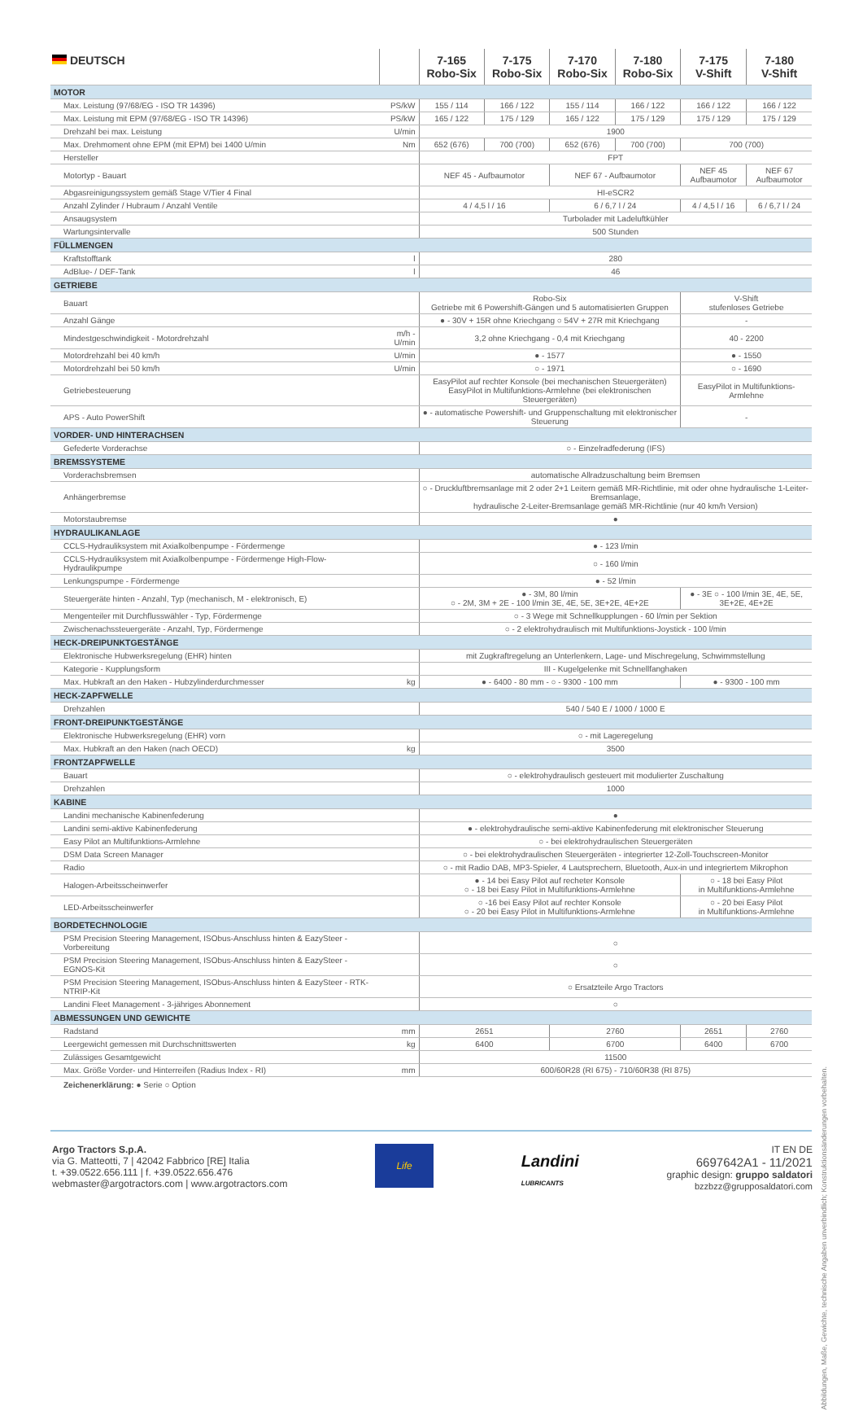| DEUTSCH | | 7-165 Robo-Six | 7-175 Robo-Six | 7-170 Robo-Six | 7-180 Robo-Six | 7-175 V-Shift | 7-180 V-Shift |
| --- | --- | --- | --- | --- | --- | --- | --- |
| MOTOR | | | | | | | |
| Max. Leistung (97/68/EG - ISO TR 14396) | PS/kW | 155 / 114 | 166 / 122 | 155 / 114 | 166 / 122 | 166 / 122 | 166 / 122 |
| Max. Leistung mit EPM (97/68/EG - ISO TR 14396) | PS/kW | 165 / 122 | 175 / 129 | 165 / 122 | 175 / 129 | 175 / 129 | 175 / 129 |
| Drehzahl bei max. Leistung | U/min | 1900 | | | | | |
| Max. Drehmoment ohne EPM (mit EPM) bei 1400 U/min | Nm | 652 (676) | 700 (700) | 652 (676) | 700 (700) | 700 (700) | |
| Hersteller | | FPT | | | | | |
| Motortyp - Bauart | | NEF 45 - Aufbaumotor | | NEF 67 - Aufbaumotor | | NEF 45 Aufbaumotor | NEF 67 Aufbaumotor |
| Abgasreinigungssystem gemäß Stage V/Tier 4 Final | | HI-eSCR2 | | | | | |
| Anzahl Zylinder / Hubraum / Anzahl Ventile | | 4 / 4,5 l / 16 | | 6 / 6,7 l / 24 | | 4 / 4,5 l / 16 | 6 / 6,7 l / 24 |
| Ansaugsystem | | Turbolader mit Ladeluftkühler | | | | | |
| Wartungsintervalle | | 500 Stunden | | | | | |
| FÜLLMENGEN | | | | | | | |
| Kraftstofftank | l | 280 | | | | | |
| AdBlue- / DEF-Tank | l | 46 | | | | | |
| GETRIEBE | | | | | | | |
| Bauart | | Robo-Six Getriebe mit 6 Powershift-Gängen und 5 automatisierten Gruppen | | | | V-Shift stufenloses Getriebe | |
| Anzahl Gänge | | ● - 30V + 15R ohne Kriechgang ○ 54V + 27R mit Kriechgang | | | | - | |
| Mindestgeschwindigkeit - Motordrehzahl | m/h - U/min | 3,2 ohne Kriechgang - 0,4 mit Kriechgang | | | | 40 - 2200 | |
| Motordrehzahl bei 40 km/h | U/min | ● - 1577 | | | | ● - 1550 | |
| Motordrehzahl bei 50 km/h | U/min | ○ - 1971 | | | | ○ - 1690 | |
| Getriebesteuerung | | EasyPilot auf rechter Konsole (bei mechanischen Steuergeräten) EasyPilot in Multifunktions-Armlehne (bei elektronischen Steuergeräten) | | | | EasyPilot in Multifunktions-Armlehne | |
| APS - Auto PowerShift | | ● - automatische Powershift- und Gruppenschaltung mit elektronischer Steuerung | | | | - | |
| VORDER- UND HINTERACHSEN | | | | | | | |
| Gefederte Vorderachse | | ○ - Einzelradfederung (IFS) | | | | | |
| BREMSSYSTEME | | | | | | | |
| Vorderachsbremsen | | automatische Allradzuschaltung beim Bremsen | | | | | |
| Anhängerbremse | | ○ - Druckluftbremsanlage mit 2 oder 2+1 Leitern gemäß MR-Richtlinie, mit oder ohne hydraulische 1-Leiter-Bremsanlage, hydraulische 2-Leiter-Bremsanlage gemäß MR-Richtlinie (nur 40 km/h Version) | | | | | |
| Motorstaubremse | | ● | | | | | |
| HYDRAULIKANLAGE | | | | | | | |
| CCLS-Hydrauliksystem mit Axialkolbenpumpe - Fördermenge | | ● - 123 l/min | | | | | |
| CCLS-Hydrauliksystem mit Axialkolbenpumpe - Fördermenge High-Flow-Hydraulikpumpe | | ○ - 160 l/min | | | | | |
| Lenkungspumpe - Fördermenge | | ● - 52 l/min | | | | | |
| Steuergeräte hinten - Anzahl, Typ (mechanisch, M - elektronisch, E) | | ● - 3M, 80 l/min ○ - 2M, 3M + 2E - 100 l/min 3E, 4E, 5E, 3E+2E, 4E+2E | | | | ● - 3E ○ - 100 l/min 3E, 4E, 5E, 3E+2E, 4E+2E | |
| Mengenteiler mit Durchflusswähler - Typ, Fördermenge | | ○ - 3 Wege mit Schnellkupplungen - 60 l/min per Sektion | | | | | |
| Zwischenachssteuergeräte - Anzahl, Typ, Fördermenge | | ○ - 2 elektrohydraulisch mit Multifunktions-Joystick - 100 l/min | | | | | |
| HECK-DREIPUNKTGESTÄNGE | | | | | | | |
| Elektronische Hubwerksregelung (EHR) hinten | | mit Zugkraftregelung an Unterlenkern, Lage- und Mischregelung, Schwimmstellung | | | | | |
| Kategorie - Kupplungsform | | III - Kugelgelenke mit Schnellfanghaken | | | | | |
| Max. Hubkraft an den Haken - Hubzylinderdurchmesser | kg | ● - 6400 - 80 mm - ○ - 9300 - 100 mm | | | | ● - 9300 - 100 mm | |
| HECK-ZAPFWELLE | | | | | | | |
| Drehzahlen | | 540 / 540 E / 1000 / 1000 E | | | | | |
| FRONT-DREIPUNKTGESTÄNGE | | | | | | | |
| Elektronische Hubwerksregelung (EHR) vorn | | ○ - mit Lageregelung | | | | | |
| Max. Hubkraft an den Haken (nach OECD) | kg | 3500 | | | | | |
| FRONTZAPFWELLE | | | | | | | |
| Bauart | | ○ - elektrohydraulisch gesteuert mit modulierter Zuschaltung | | | | | |
| Drehzahlen | | 1000 | | | | | |
| KABINE | | | | | | | |
| Landini mechanische Kabinenfederung | | ● | | | | | |
| Landini semi-aktive Kabinenfederung | | ● - elektrohydraulische semi-aktive Kabinenfederung mit elektronischer Steuerung | | | | | |
| Easy Pilot an Multifunktions-Armlehne | | ○ - bei elektrohydraulischen Steuergeräten | | | | | |
| DSM Data Screen Manager | | ○ - bei elektrohydraulischen Steuergeräten - integrierter 12-Zoll-Touchscreen-Monitor | | | | | |
| Radio | | ○ - mit Radio DAB, MP3-Spieler, 4 Lautsprechern, Bluetooth, Aux-in und integriertem Mikrophon | | | | | |
| Halogen-Arbeitsscheinwerfer | | ● - 14 bei Easy Pilot auf recheter Konsole ○ - 18 bei Easy Pilot in Multifunktions-Armlehne | | | | ○ - 18 bei Easy Pilot in Multifunktions-Armlehne | |
| LED-Arbeitsscheinwerfer | | ○ -16 bei Easy Pilot auf rechter Konsole ○ - 20 bei Easy Pilot in Multifunktions-Armlehne | | | | ○ - 20 bei Easy Pilot in Multifunktions-Armlehne | |
| BORDETECHNOLOGIE | | | | | | | |
| PSM Precision Steering Management, ISObus-Anschluss hinten & EazySteer - Vorbereitung | | ○ | | | | | |
| PSM Precision Steering Management, ISObus-Anschluss hinten & EazySteer - EGNOS-Kit | | ○ | | | | | |
| PSM Precision Steering Management, ISObus-Anschluss hinten & EazySteer - RTK-NTRIP-Kit | | ○ Ersatzteile Argo Tractors | | | | | |
| Landini Fleet Management - 3-jähriges Abonnement | | ○ | | | | | |
| ABMESSUNGEN UND GEWICHTE | | | | | | | |
| Radstand | mm | 2651 | | 2760 | | 2651 | 2760 |
| Leergewicht gemessen mit Durchschnittswerten | kg | 6400 | | 6700 | | 6400 | 6700 |
| Zulässiges Gesamtgewicht | | 11500 | | | | | |
| Max. Größe Vorder- und Hinterreifen (Radius Index - RI) | mm | 600/60R28 (RI 675) - 710/60R38 (RI 875) | | | | | |
Zeichenerklärung: ● Serie ○ Option
Abbildungen, Maße, Gewichte, technische Angaben unverbindlich; Konstruktionsänderungen vorbehalten.
Argo Tractors S.p.A.
via G. Matteotti, 7 | 42042 Fabbrico [RE] Italia
t. +39.0522.656.111 | f. +39.0522.656.476
webmaster@argotractors.com | www.argotractors.com
Life
Landini
LUBRICANTS
IT EN DE
6697642A1 - 11/2021
graphic design: gruppo saldatori
bzzbzz@grupposaldatori.com